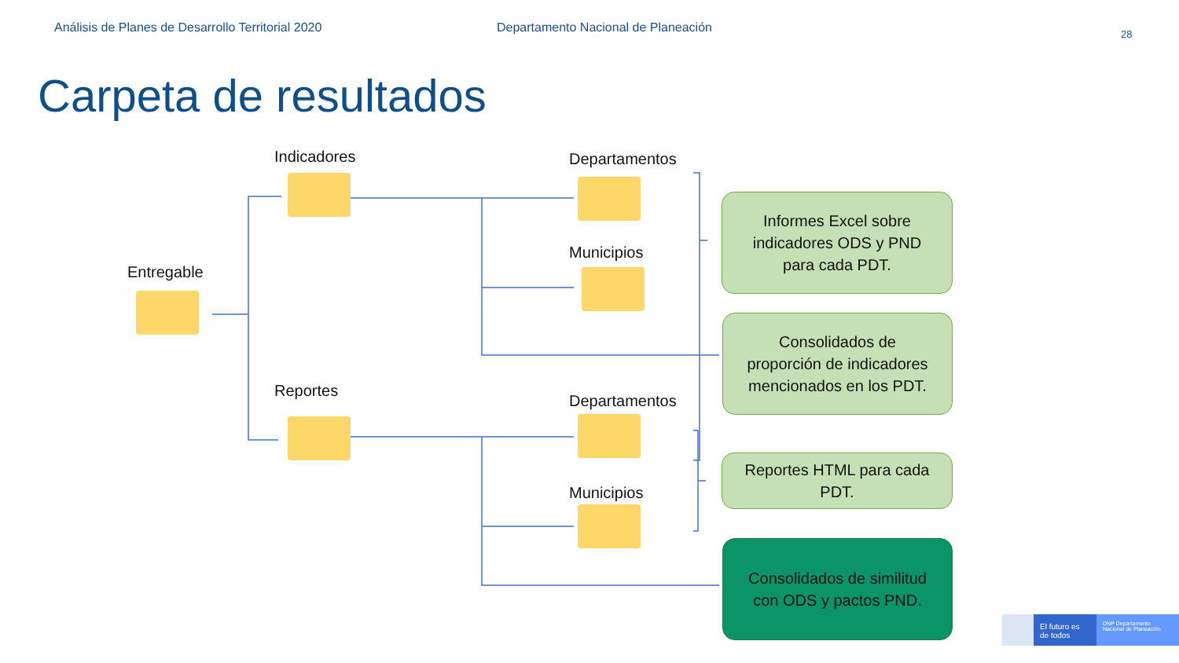Análisis de Planes de Desarrollo Territorial 2020 Departamento Nacional de Planeación
28
Carpeta de resultados
Entregable
Indicadores
Reportes
Departamentos
Municipios
Departamentos
Municipios
Informes Excel sobre
indicadores ODS y PND
para cada PDT.
Consolidados de
proporción de indicadores
mencionados en los PDT.
Reportes HTML para cada
PDT.
Consolidados de similitud
con ODS y pactos PND.
El futuro es de todos
DNP Departamento Nacional de Planeación